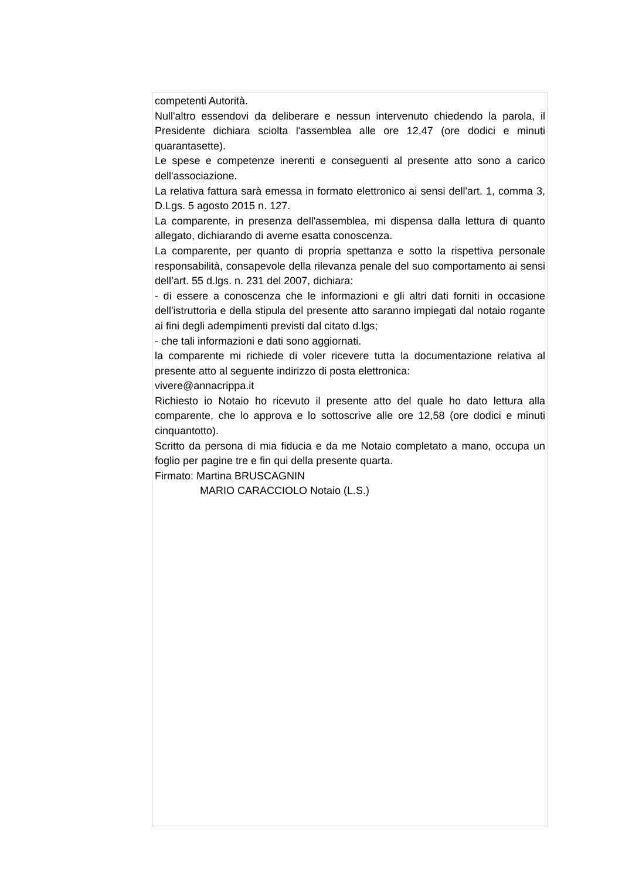competenti Autorità.
Null'altro essendovi da deliberare e nessun intervenuto chiedendo la parola, il Presidente dichiara sciolta l'assemblea alle ore 12,47 (ore dodici e minuti quarantasette).
Le spese e competenze inerenti e conseguenti al presente atto sono a carico dell'associazione.
La relativa fattura sarà emessa in formato elettronico ai sensi dell'art. 1, comma 3, D.Lgs. 5 agosto 2015 n. 127.
La comparente, in presenza dell'assemblea, mi dispensa dalla lettura di quanto allegato, dichiarando di averne esatta conoscenza.
La comparente, per quanto di propria spettanza e sotto la rispettiva personale responsabilità, consapevole della rilevanza penale del suo comportamento ai sensi dell’art. 55 d.lgs. n. 231 del 2007, dichiara:
- di essere a conoscenza che le informazioni e gli altri dati forniti in occasione dell'istruttoria e della stipula del presente atto saranno impiegati dal notaio rogante ai fini degli adempimenti previsti dal citato d.lgs;
- che tali informazioni e dati sono aggiornati.
la comparente mi richiede di voler ricevere tutta la documentazione relativa al presente atto al seguente indirizzo di posta elettronica:
vivere@annacrippa.it
Richiesto io Notaio ho ricevuto il presente atto del quale ho dato lettura alla comparente, che lo approva e lo sottoscrive alle ore 12,58 (ore dodici e minuti cinquantotto).
Scritto da persona di mia fiducia e da me Notaio completato a mano, occupa un foglio per pagine tre e fin qui della presente quarta.
Firmato: Martina BRUSCAGNIN
MARIO CARACCIOLO Notaio (L.S.)